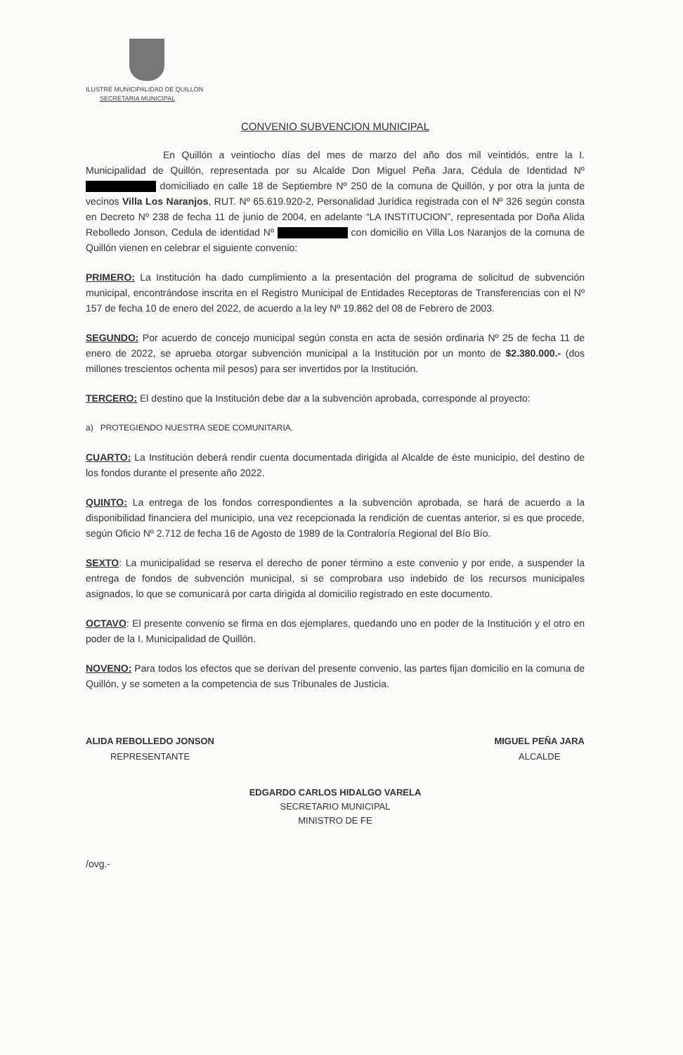ILUSTRE MUNICIPALIDAD DE QUILLON
SECRETARIA MUNICIPAL
CONVENIO SUBVENCION MUNICIPAL
En Quillón a veintiocho días del mes de marzo del año dos mil veintidós, entre la I. Municipalidad de Quillón, representada por su Alcalde Don Miguel Peña Jara, Cédula de Identidad Nº domiciliado en calle 18 de Septiembre Nº 250 de la comuna de Quillón, y por otra la junta de vecinos Villa Los Naranjos, RUT. Nº 65.619.920-2, Personalidad Jurídica registrada con el Nº 326 según consta en Decreto Nº 238 de fecha 11 de junio de 2004, en adelante “LA INSTITUCION”, representada por Doña Alida Rebolledo Jonson, Cedula de identidad Nº con domicilio en Villa Los Naranjos de la comuna de Quillón vienen en celebrar el siguiente convenio:
PRIMERO: La Institución ha dado cumplimiento a la presentación del programa de solicitud de subvención municipal, encontrándose inscrita en el Registro Municipal de Entidades Receptoras de Transferencias con el Nº 157 de fecha 10 de enero del 2022, de acuerdo a la ley Nº 19.862 del 08 de Febrero de 2003.
SEGUNDO: Por acuerdo de concejo municipal según consta en acta de sesión ordinaria Nº 25 de fecha 11 de enero de 2022, se aprueba otorgar subvención municipal a la Institución por un monto de $2.380.000.- (dos millones trescientos ochenta mil pesos) para ser invertidos por la Institución.
TERCERO: El destino que la Institución debe dar a la subvención aprobada, corresponde al proyecto:
a) PROTEGIENDO NUESTRA SEDE COMUNITARIA.
CUARTO: La Institución deberá rendir cuenta documentada dirigida al Alcalde de éste municipio, del destino de los fondos durante el presente año 2022.
QUINTO: La entrega de los fondos correspondientes a la subvención aprobada, se hará de acuerdo a la disponibilidad financiera del municipio, una vez recepcionada la rendición de cuentas anterior, si es que procede, según Oficio Nº 2.712 de fecha 16 de Agosto de 1989 de la Contraloría Regional del Bío Bío.
SEXTO: La municipalidad se reserva el derecho de poner término a este convenio y por ende, a suspender la entrega de fondos de subvención municipal, si se comprobara uso indebido de los recursos municipales asignados, lo que se comunicará por carta dirigida al domicilio registrado en este documento.
OCTAVO: El presente convenio se firma en dos ejemplares, quedando uno en poder de la Institución y el otro en poder de la I. Municipalidad de Quillón.
NOVENO: Para todos los efectos que se derivan del presente convenio, las partes fijan domicilio en la comuna de Quillón, y se someten a la competencia de sus Tribunales de Justicia.
ALIDA REBOLLEDO JONSON
REPRESENTANTE
MIGUEL PEÑA JARA
ALCALDE
EDGARDO CARLOS HIDALGO VARELA
SECRETARIO MUNICIPAL
MINISTRO DE FE
/ovg.-